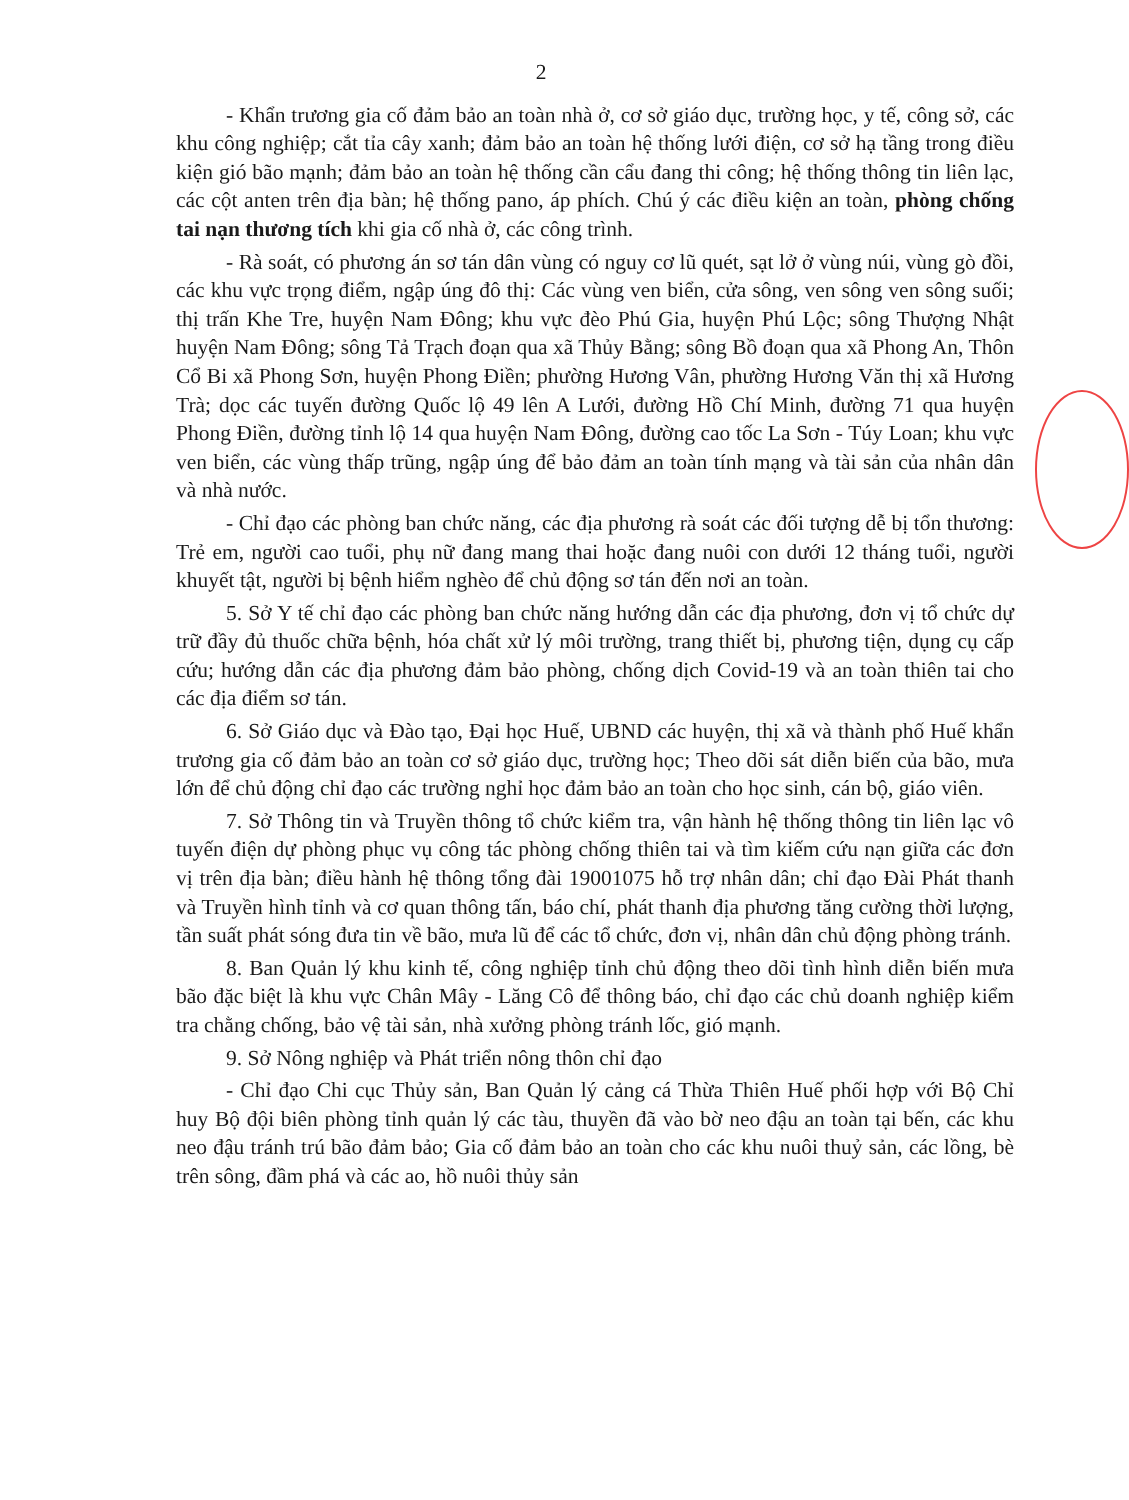2
- Khẩn trương gia cố đảm bảo an toàn nhà ở, cơ sở giáo dục, trường học, y tế, công sở, các khu công nghiệp; cắt tỉa cây xanh; đảm bảo an toàn hệ thống lưới điện, cơ sở hạ tầng trong điều kiện gió bão mạnh; đảm bảo an toàn hệ thống cần cẩu đang thi công; hệ thống thông tin liên lạc, các cột anten trên địa bàn; hệ thống pano, áp phích. Chú ý các điều kiện an toàn, phòng chống tai nạn thương tích khi gia cố nhà ở, các công trình.
- Rà soát, có phương án sơ tán dân vùng có nguy cơ lũ quét, sạt lở ở vùng núi, vùng gò đồi, các khu vực trọng điểm, ngập úng đô thị: Các vùng ven biển, cửa sông, ven sông ven sông suối; thị trấn Khe Tre, huyện Nam Đông; khu vực đèo Phú Gia, huyện Phú Lộc; sông Thượng Nhật huyện Nam Đông; sông Tả Trạch đoạn qua xã Thủy Bằng; sông Bồ đoạn qua xã Phong An, Thôn Cổ Bi xã Phong Sơn, huyện Phong Điền; phường Hương Vân, phường Hương Văn thị xã Hương Trà; dọc các tuyến đường Quốc lộ 49 lên A Lưới, đường Hồ Chí Minh, đường 71 qua huyện Phong Điền, đường tỉnh lộ 14 qua huyện Nam Đông, đường cao tốc La Sơn - Túy Loan; khu vực ven biển, các vùng thấp trũng, ngập úng để bảo đảm an toàn tính mạng và tài sản của nhân dân và nhà nước.
- Chỉ đạo các phòng ban chức năng, các địa phương rà soát các đối tượng dễ bị tổn thương: Trẻ em, người cao tuổi, phụ nữ đang mang thai hoặc đang nuôi con dưới 12 tháng tuổi, người khuyết tật, người bị bệnh hiểm nghèo để chủ động sơ tán đến nơi an toàn.
5. Sở Y tế chỉ đạo các phòng ban chức năng hướng dẫn các địa phương, đơn vị tổ chức dự trữ đầy đủ thuốc chữa bệnh, hóa chất xử lý môi trường, trang thiết bị, phương tiện, dụng cụ cấp cứu; hướng dẫn các địa phương đảm bảo phòng, chống dịch Covid-19 và an toàn thiên tai cho các địa điểm sơ tán.
6. Sở Giáo dục và Đào tạo, Đại học Huế, UBND các huyện, thị xã và thành phố Huế khẩn trương gia cố đảm bảo an toàn cơ sở giáo dục, trường học; Theo dõi sát diễn biến của bão, mưa lớn để chủ động chỉ đạo các trường nghỉ học đảm bảo an toàn cho học sinh, cán bộ, giáo viên.
7. Sở Thông tin và Truyền thông tổ chức kiểm tra, vận hành hệ thống thông tin liên lạc vô tuyến điện dự phòng phục vụ công tác phòng chống thiên tai và tìm kiếm cứu nạn giữa các đơn vị trên địa bàn; điều hành hệ thông tổng đài 19001075 hỗ trợ nhân dân; chỉ đạo Đài Phát thanh và Truyền hình tỉnh và cơ quan thông tấn, báo chí, phát thanh địa phương tăng cường thời lượng, tần suất phát sóng đưa tin về bão, mưa lũ để các tổ chức, đơn vị, nhân dân chủ động phòng tránh.
8. Ban Quản lý khu kinh tế, công nghiệp tỉnh chủ động theo dõi tình hình diễn biến mưa bão đặc biệt là khu vực Chân Mây - Lăng Cô để thông báo, chỉ đạo các chủ doanh nghiệp kiểm tra chằng chống, bảo vệ tài sản, nhà xưởng phòng tránh lốc, gió mạnh.
9. Sở Nông nghiệp và Phát triển nông thôn chỉ đạo
- Chỉ đạo Chi cục Thủy sản, Ban Quản lý cảng cá Thừa Thiên Huế phối hợp với Bộ Chỉ huy Bộ đội biên phòng tỉnh quản lý các tàu, thuyền đã vào bờ neo đậu an toàn tại bến, các khu neo đậu tránh trú bão đảm bảo; Gia cố đảm bảo an toàn cho các khu nuôi thuỷ sản, các lồng, bè trên sông, đầm phá và các ao, hồ nuôi thủy sản